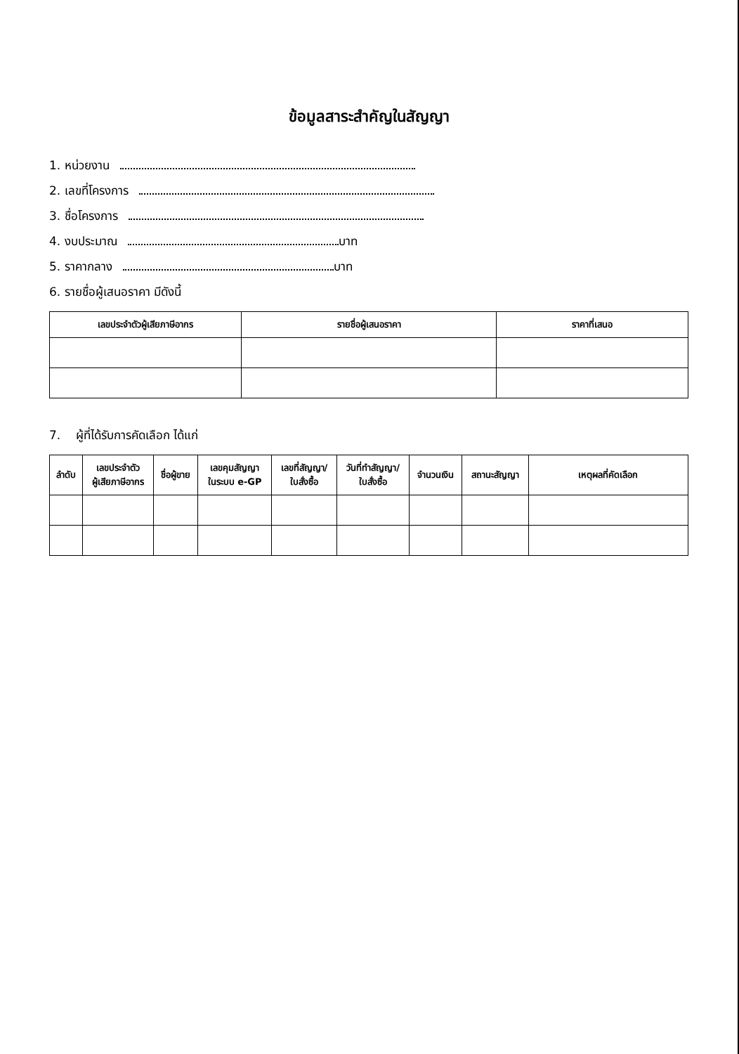ข้อมูลสาระสำคัญในสัญญา
1. หน่วยงาน
2. เลขที่โครงการ
3. ชื่อโครงการ
4. งบประมาณ บาท
5. ราคากลาง บาท
6. รายชื่อผู้เสนอราคา มีดังนี้
| เลขประจำตัวผู้เสียภาษีอากร | รายชื่อผู้เสนอราคา | ราคาที่เสนอ |
| --- | --- | --- |
7. ผู้ที่ได้รับการคัดเลือก ได้แก่
| ลำดับ | เลขประจำตัว ผู้เสียภาษีอากร | ชื่อผู้ขาย | เลขคุมสัญญา ในระบบ e-GP | เลขที่สัญญา/ ใบสั่งซื้อ | วันที่ทำสัญญา/ ใบสั่งซื้อ | จำนวนเงิน | สถานะสัญญา | เหตุผลที่คัดเลือก |
| --- | --- | --- | --- | --- | --- | --- | --- | --- |